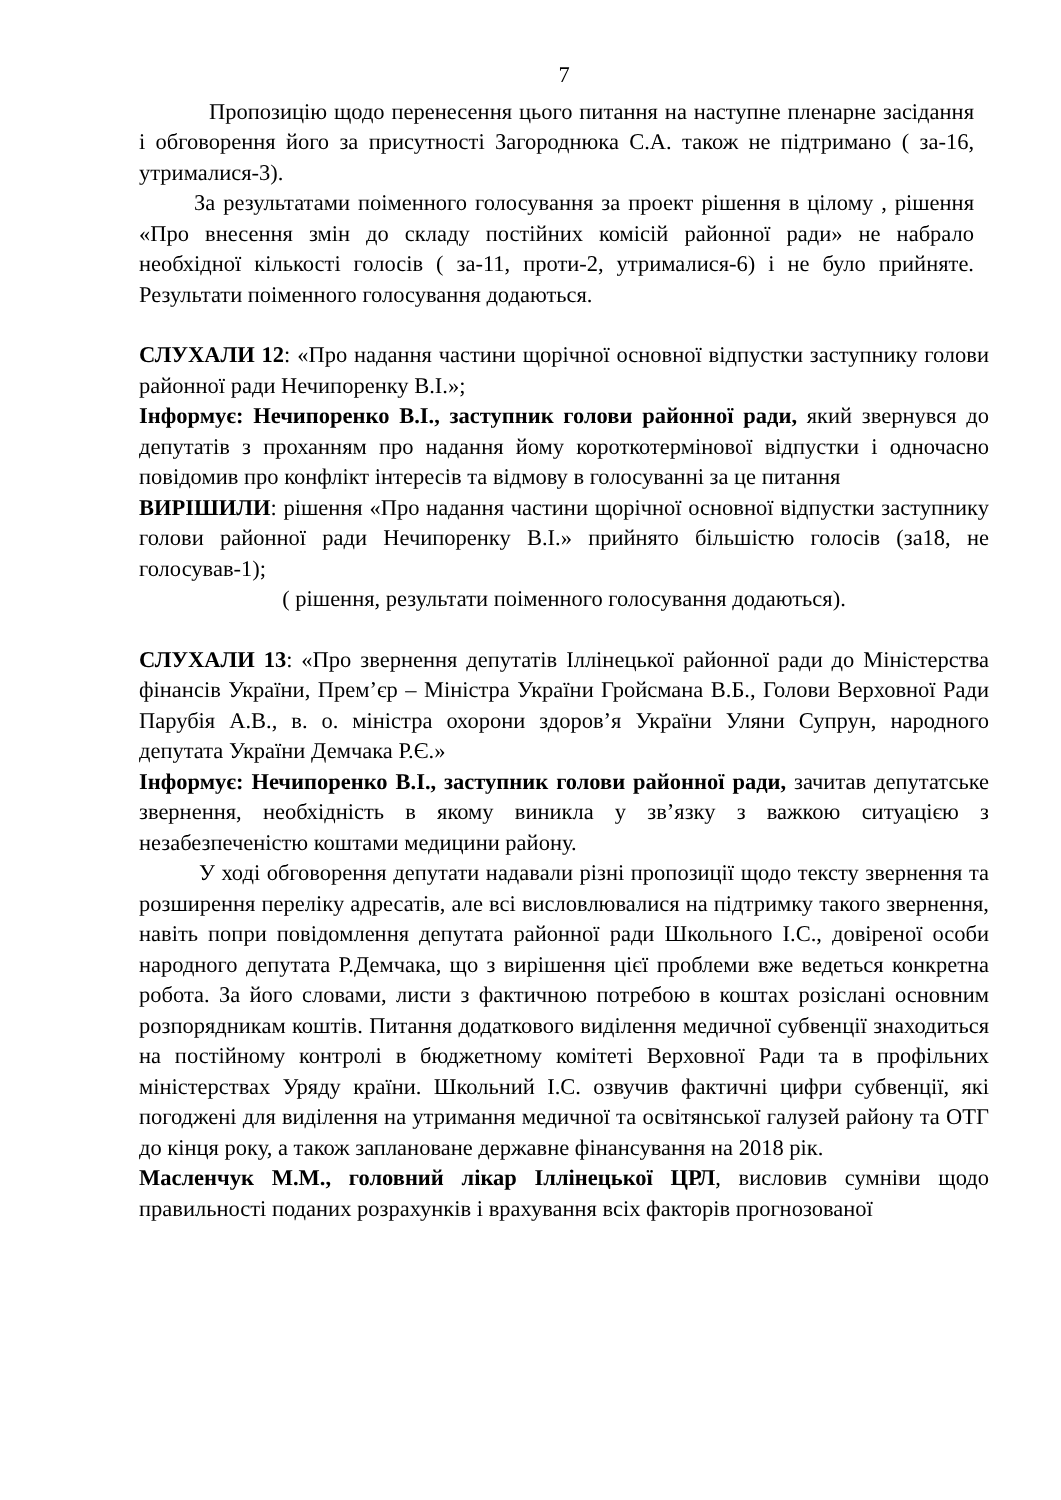7
Пропозицію щодо перенесення цього питання на наступне пленарне засідання і обговорення його за присутності Загороднюка С.А. також не підтримано ( за-16, утрималися-3).
За результатами поіменного голосування за проект рішення в цілому , рішення «Про внесення змін до складу постійних комісій районної ради» не набрало необхідної кількості голосів ( за-11, проти-2, утрималися-6) і не було прийняте. Результати поіменного голосування додаються.
СЛУХАЛИ 12: «Про надання частини щорічної основної відпустки заступнику голови районної ради Нечипоренку В.І.»;
Інформує: Нечипоренко В.І., заступник голови районної ради, який звернувся до депутатів з проханням про надання йому короткотермінової відпустки і одночасно повідомив про конфлікт інтересів та відмову в голосуванні за це питання
ВИРІШИЛИ: рішення «Про надання частини щорічної основної відпустки заступнику голови районної ради Нечипоренку В.І.» прийнято більшістю голосів (за18, не голосував-1);
( рішення, результати поіменного голосування додаються).
СЛУХАЛИ 13: «Про звернення депутатів Іллінецької районної ради до Міністерства фінансів України, Прем’єр – Міністра України Гройсмана В.Б., Голови Верховної Ради Парубія А.В., в. о. міністра охорони здоров’я України Уляни Супрун, народного депутата України Демчака Р.Є.»
Інформує: Нечипоренко В.І., заступник голови районної ради, зачитав депутатське звернення, необхідність в якому виникла у зв’язку з важкою ситуацією з незабезпеченістю коштами медицини району.
У ході обговорення депутати надавали різні пропозиції щодо тексту звернення та розширення переліку адресатів, але всі висловлювалися на підтримку такого звернення, навіть попри повідомлення депутата районної ради Школьного І.С., довіреної особи народного депутата Р.Демчака, що з вирішення цієї проблеми вже ведеться конкретна робота. За його словами, листи з фактичною потребою в коштах розіслані основним розпорядникам коштів. Питання додаткового виділення медичної субвенції знаходиться на постійному контролі в бюджетному комітеті Верховної Ради та в профільних міністерствах Уряду країни. Школьний І.С. озвучив фактичні цифри субвенції, які погоджені для виділення на утримання медичної та освітянської галузей району та ОТГ до кінця року, а також заплановане державне фінансування на 2018 рік.
Масленчук М.М., головний лікар Іллінецької ЦРЛ, висловив сумніви щодо правильності поданих розрахунків і врахування всіх факторів прогнозованої